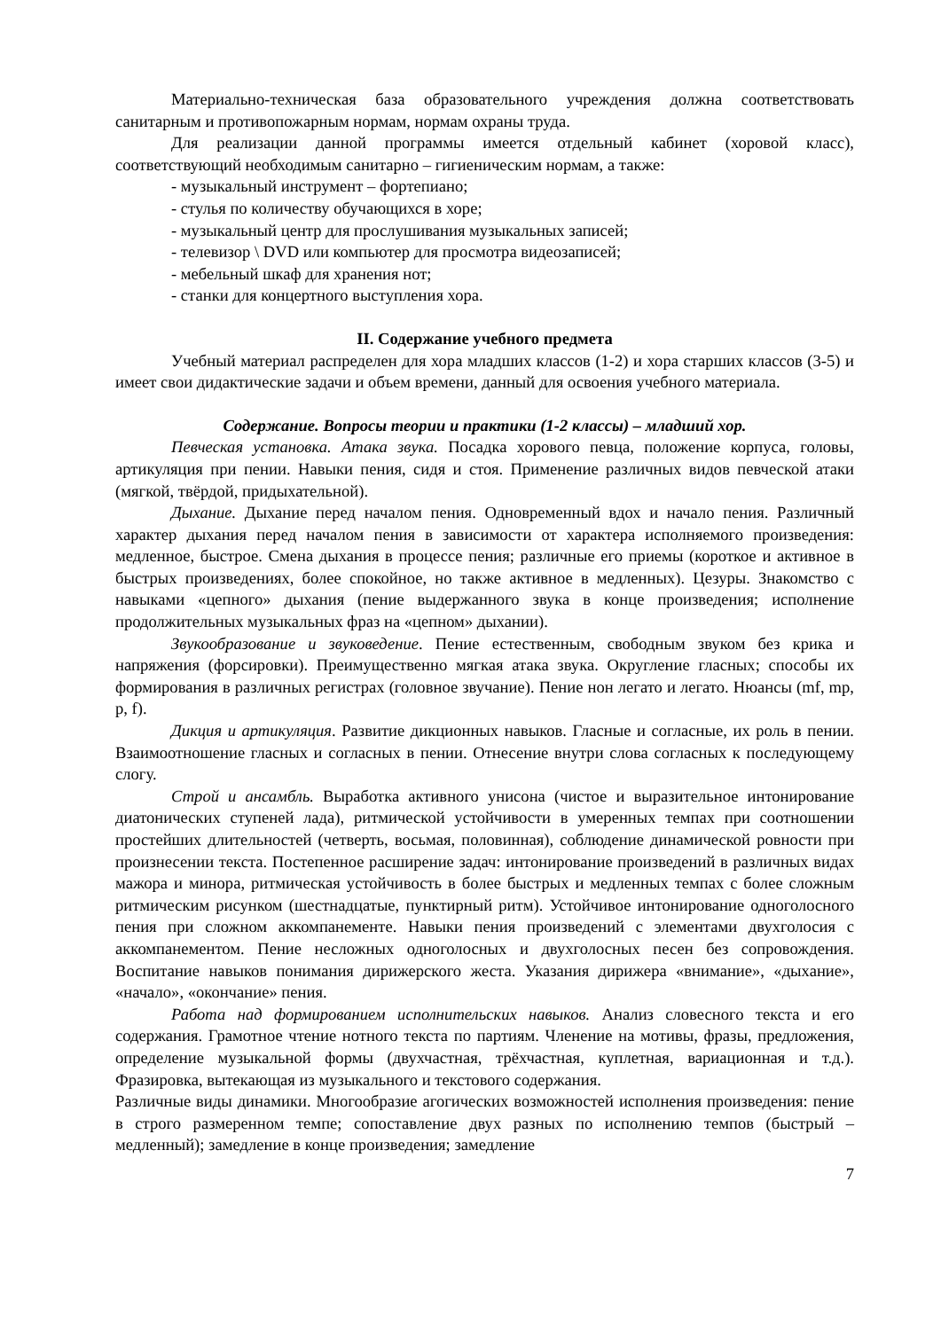Материально-техническая база образовательного учреждения должна соответствовать санитарным и противопожарным нормам, нормам охраны труда.
Для реализации данной программы имеется отдельный кабинет (хоровой класс), соответствующий необходимым санитарно – гигиеническим нормам, а также:
- музыкальный инструмент – фортепиано;
- стулья по количеству обучающихся в хоре;
- музыкальный центр для прослушивания музыкальных записей;
- телевизор \ DVD или компьютер для просмотра видеозаписей;
- мебельный шкаф для хранения нот;
- станки для концертного выступления хора.
II. Содержание учебного предмета
Учебный материал распределен для хора младших классов (1-2) и хора старших классов (3-5) и имеет свои дидактические задачи и объем времени, данный для освоения учебного материала.
Содержание. Вопросы теории и практики (1-2 классы) – младший хор.
Певческая установка. Атака звука. Посадка хорового певца, положение корпуса, головы, артикуляция при пении. Навыки пения, сидя и стоя. Применение различных видов певческой атаки (мягкой, твёрдой, придыхательной).
Дыхание. Дыхание перед началом пения. Одновременный вдох и начало пения. Различный характер дыхания перед началом пения в зависимости от характера исполняемого произведения: медленное, быстрое. Смена дыхания в процессе пения; различные его приемы (короткое и активное в быстрых произведениях, более спокойное, но также активное в медленных). Цезуры. Знакомство с навыками «цепного» дыхания (пение выдержанного звука в конце произведения; исполнение продолжительных музыкальных фраз на «цепном» дыхании).
Звукообразование и звуковедение. Пение естественным, свободным звуком без крика и напряжения (форсировки). Преимущественно мягкая атака звука. Округление гласных; способы их формирования в различных регистрах (головное звучание). Пение нон легато и легато. Нюансы (mf, mp, p, f).
Дикция и артикуляция. Развитие дикционных навыков. Гласные и согласные, их роль в пении. Взаимоотношение гласных и согласных в пении. Отнесение внутри слова согласных к последующему слогу.
Строй и ансамбль. Выработка активного унисона (чистое и выразительное интонирование диатонических ступеней лада), ритмической устойчивости в умеренных темпах при соотношении простейших длительностей (четверть, восьмая, половинная), соблюдение динамической ровности при произнесении текста. Постепенное расширение задач: интонирование произведений в различных видах мажора и минора, ритмическая устойчивость в более быстрых и медленных темпах с более сложным ритмическим рисунком (шестнадцатые, пунктирный ритм). Устойчивое интонирование одноголосного пения при сложном аккомпанементе. Навыки пения произведений с элементами двухголосия с аккомпанементом. Пение несложных одноголосных и двухголосных песен без сопровождения. Воспитание навыков понимания дирижерского жеста. Указания дирижера «внимание», «дыхание», «начало», «окончание» пения.
Работа над формированием исполнительских навыков. Анализ словесного текста и его содержания. Грамотное чтение нотного текста по партиям. Членение на мотивы, фразы, предложения, определение музыкальной формы (двухчастная, трёхчастная, куплетная, вариационная и т.д.). Фразировка, вытекающая из музыкального и текстового содержания.
Различные виды динамики. Многообразие агогических возможностей исполнения произведения: пение в строго размеренном темпе; сопоставление двух разных по исполнению темпов (быстрый – медленный); замедление в конце произведения; замедление
7